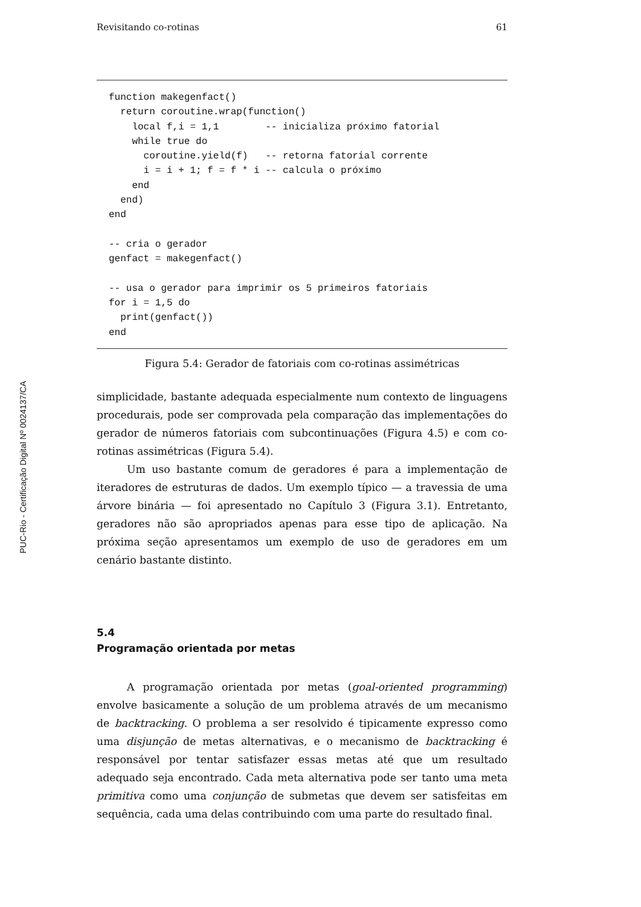PUC-Rio - Certificação Digital Nº 0024137/CA
Revisitando co-rotinas 61
function makegenfact()
  return coroutine.wrap(function()
    local f,i = 1,1        -- inicializa próximo fatorial
    while true do
      coroutine.yield(f)   -- retorna fatorial corrente
      i = i + 1; f = f * i -- calcula o próximo
    end
  end)
end

-- cria o gerador
genfact = makegenfact()

-- usa o gerador para imprimir os 5 primeiros fatoriais
for i = 1,5 do
  print(genfact())
end
Figura 5.4: Gerador de fatoriais com co-rotinas assimétricas
simplicidade, bastante adequada especialmente num contexto de linguagens procedurais, pode ser comprovada pela comparação das implementações do gerador de números fatoriais com subcontinuações (Figura 4.5) e com co-rotinas assimétricas (Figura 5.4).
Um uso bastante comum de geradores é para a implementação de iteradores de estruturas de dados. Um exemplo típico — a travessia de uma árvore binária — foi apresentado no Capítulo 3 (Figura 3.1). Entretanto, geradores não são apropriados apenas para esse tipo de aplicação. Na próxima seção apresentamos um exemplo de uso de geradores em um cenário bastante distinto.
5.4
Programação orientada por metas
A programação orientada por metas (goal-oriented programming) envolve basicamente a solução de um problema através de um mecanismo de backtracking. O problema a ser resolvido é tipicamente expresso como uma disjunção de metas alternativas, e o mecanismo de backtracking é responsável por tentar satisfazer essas metas até que um resultado adequado seja encontrado. Cada meta alternativa pode ser tanto uma meta primitiva como uma conjunção de submetas que devem ser satisfeitas em sequência, cada uma delas contribuindo com uma parte do resultado final.